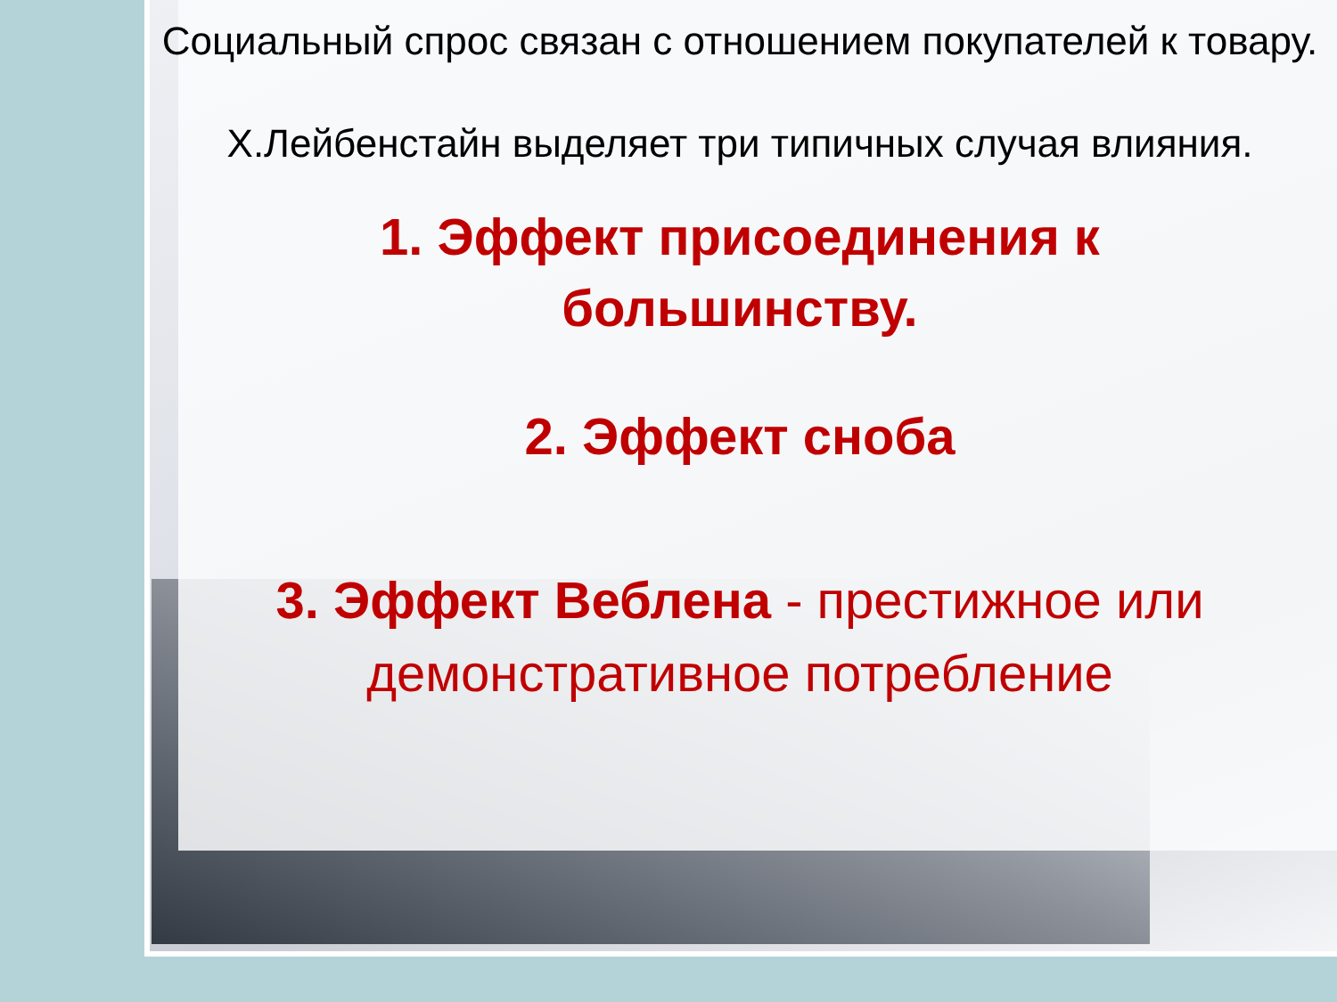Социальный спрос связан с отношением покупателей к товару.
Х.Лейбенстайн выделяет три типичных случая влияния.
1. Эффект присоединения к большинству.
2. Эффект сноба
3. Эффект Веблена - престижное или демонстративное потребление